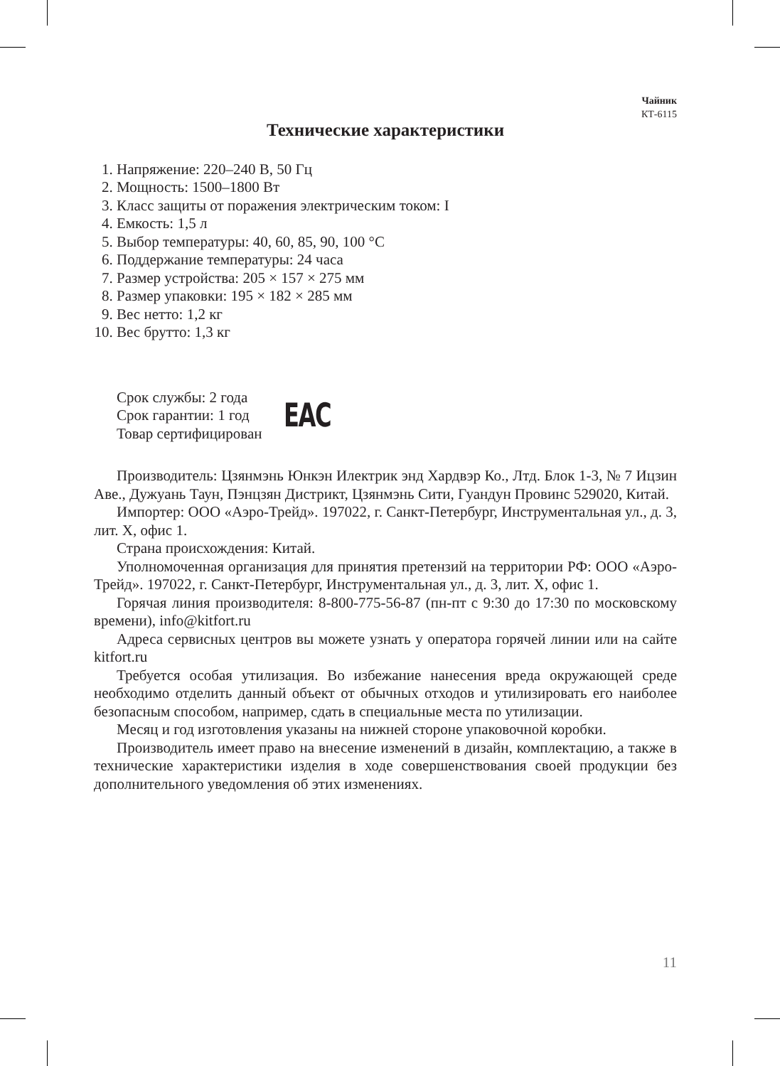Чайник
КТ-6115
Технические характеристики
1. Напряжение: 220–240 В, 50 Гц
2. Мощность: 1500–1800 Вт
3. Класс защиты от поражения электрическим током: I
4. Емкость: 1,5 л
5. Выбор температуры: 40, 60, 85, 90, 100 °С
6. Поддержание температуры: 24 часа
7. Размер устройства: 205 × 157 × 275 мм
8. Размер упаковки: 195 × 182 × 285 мм
9. Вес нетто: 1,2 кг
10. Вес брутто: 1,3 кг
Срок службы: 2 года
Срок гарантии: 1 год
Товар сертифицирован
EAC
Производитель: Цзянмэнь Юнкэн Илектрик энд Хардвэр Ко., Лтд. Блок 1-3, № 7 Ицзин Аве., Дужуань Таун, Пэнцзян Дистрикт, Цзянмэнь Сити, Гуандун Провинс 529020, Китай.
Импортер: ООО «Аэро-Трейд». 197022, г. Санкт-Петербург, Инструментальная ул., д. 3, лит. Х, офис 1.
Страна происхождения: Китай.
Уполномоченная организация для принятия претензий на территории РФ: ООО «Аэро-Трейд». 197022, г. Санкт-Петербург, Инструментальная ул., д. 3, лит. Х, офис 1.
Горячая линия производителя: 8-800-775-56-87 (пн-пт с 9:30 до 17:30 по московскому времени), info@kitfort.ru
Адреса сервисных центров вы можете узнать у оператора горячей линии или на сайте kitfort.ru
Требуется особая утилизация. Во избежание нанесения вреда окружающей среде необходимо отделить данный объект от обычных отходов и утилизировать его наиболее безопасным способом, например, сдать в специальные места по утилизации.
Месяц и год изготовления указаны на нижней стороне упаковочной коробки.
Производитель имеет право на внесение изменений в дизайн, комплектацию, а также в технические характеристики изделия в ходе совершенствования своей продукции без дополнительного уведомления об этих изменениях.
11